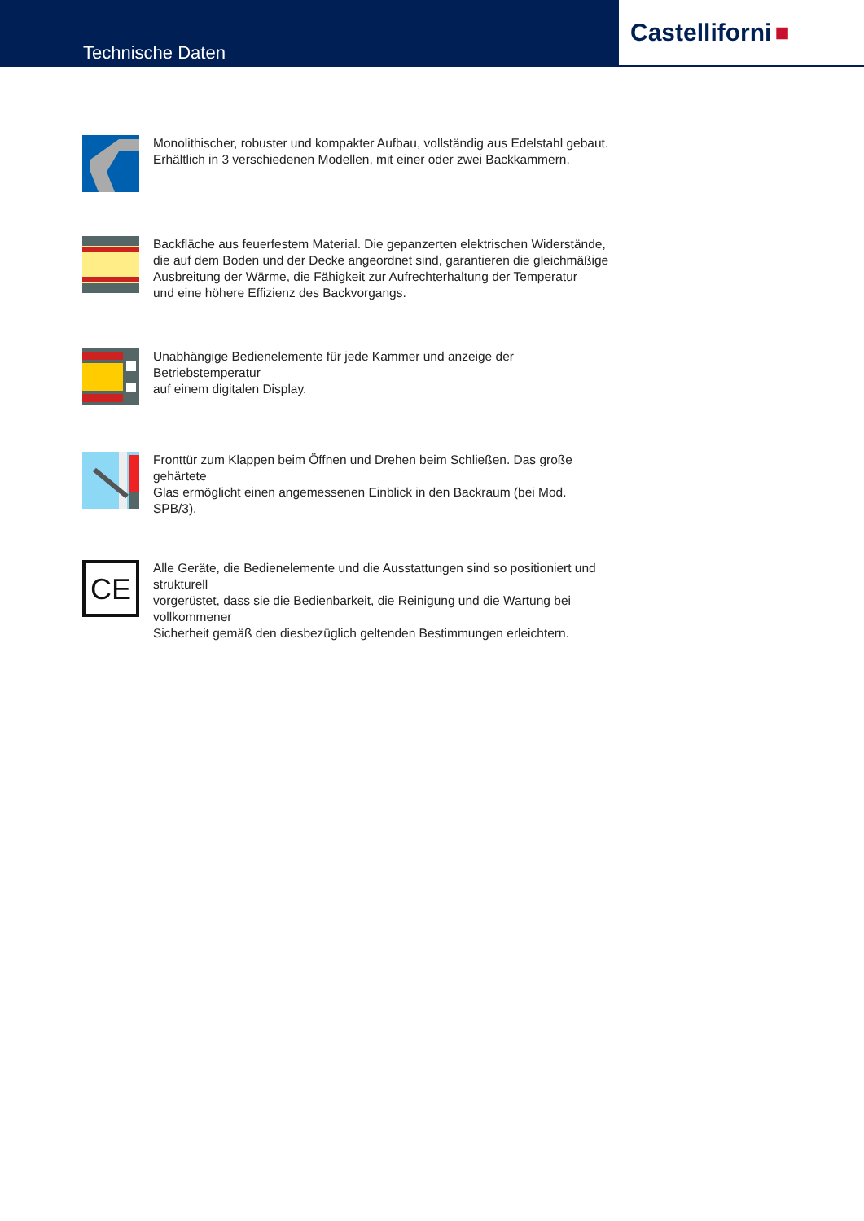Technische Daten
Castelliforni ■
Monolithischer, robuster und kompakter Aufbau, vollständig aus Edelstahl gebaut.
Erhältlich in 3 verschiedenen Modellen, mit einer oder zwei Backkammern.
Backfläche aus feuerfestem Material. Die gepanzerten elektrischen Widerstände,
die auf dem Boden und der Decke angeordnet sind, garantieren die gleichmäßige
Ausbreitung der Wärme, die Fähigkeit zur Aufrechterhaltung der Temperatur
und eine höhere Effizienz des Backvorgangs.
Unabhängige Bedienelemente für jede Kammer und anzeige der Betriebstemperatur
auf einem digitalen Display.
Fronttür zum Klappen beim Öffnen und Drehen beim Schließen. Das große gehärtete
Glas ermöglicht einen angemessenen Einblick in den Backraum (bei Mod. SPB/3).
CE
Alle Geräte, die Bedienelemente und die Ausstattungen sind so positioniert und strukturell
vorgerüstet, dass sie die Bedienbarkeit, die Reinigung und die Wartung bei vollkommener
Sicherheit gemäß den diesbezüglich geltenden Bestimmungen erleichtern.